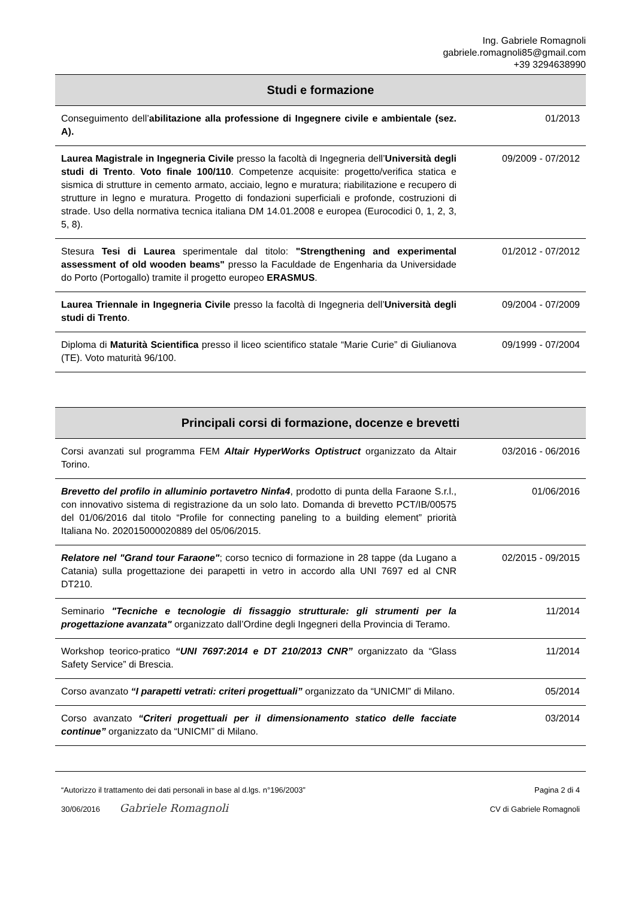Ing. Gabriele Romagnoli
gabriele.romagnoli85@gmail.com
+39 3294638990
| Studi e formazione | |
| --- | --- |
| Conseguimento dell’ abilitazione alla professione di Ingegnere civile e ambientale (sez. A). | 01/2013 |
| Laurea Magistrale in Ingegneria Civile presso la facoltà di Ingegneria dell’ Università degli studi di Trento . Voto finale 100/110 . Competenze acquisite: progetto/verifica statica e sismica di strutture in cemento armato, acciaio, legno e muratura; riabilitazione e recupero di strutture in legno e muratura. Progetto di fondazioni superficiali e profonde, costruzioni di strade. Uso della normativa tecnica italiana DM 14.01.2008 e europea (Eurocodici 0, 1, 2, 3, 5, 8). | 09/2009 - 07/2012 |
| Stesura Tesi di Laurea sperimentale dal titolo: "Strengthening and experimental assessment of old wooden beams" presso la Faculdade de Engenharia da Universidade do Porto (Portogallo) tramite il progetto europeo ERASMUS . | 01/2012 - 07/2012 |
| Laurea Triennale in Ingegneria Civile presso la facoltà di Ingegneria dell’ Università degli studi di Trento . | 09/2004 - 07/2009 |
| Diploma di Maturità Scientifica presso il liceo scientifico statale “Marie Curie” di Giulianova (TE). Voto maturità 96/100. | 09/1999 - 07/2004 |
| Principali corsi di formazione, docenze e brevetti | |
| --- | --- |
| Corsi avanzati sul programma FEM Altair HyperWorks Optistruct organizzato da Altair Torino. | 03/2016 - 06/2016 |
| Brevetto del profilo in alluminio portavetro Ninfa4 , prodotto di punta della Faraone S.r.l., con innovativo sistema di registrazione da un solo lato. Domanda di brevetto PCT/IB/00575 del 01/06/2016 dal titolo “Profile for connecting paneling to a building element” priorità Italiana No. 202015000020889 del 05/06/2015. | 01/06/2016 |
| Relatore nel "Grand tour Faraone" ; corso tecnico di formazione in 28 tappe (da Lugano a Catania) sulla progettazione dei parapetti in vetro in accordo alla UNI 7697 ed al CNR DT210. | 02/2015 - 09/2015 |
| Seminario "Tecniche e tecnologie di fissaggio strutturale: gli strumenti per la progettazione avanzata" organizzato dall’Ordine degli Ingegneri della Provincia di Teramo. | 11/2014 |
| Workshop teorico-pratico “UNI 7697:2014 e DT 210/2013 CNR” organizzato da “Glass Safety Service” di Brescia. | 11/2014 |
| Corso avanzato “I parapetti vetrati: criteri progettuali” organizzato da “UNICMI” di Milano. | 05/2014 |
| Corso avanzato “Criteri progettuali per il dimensionamento statico delle facciate continue” organizzato da “UNICMI” di Milano. | 03/2014 |
“Autorizzo il trattamento dei dati personali in base al d.lgs. n°196/2003” Pagina 2 di 4
30/06/2016 Gabriele Romagnoli CV di Gabriele Romagnoli